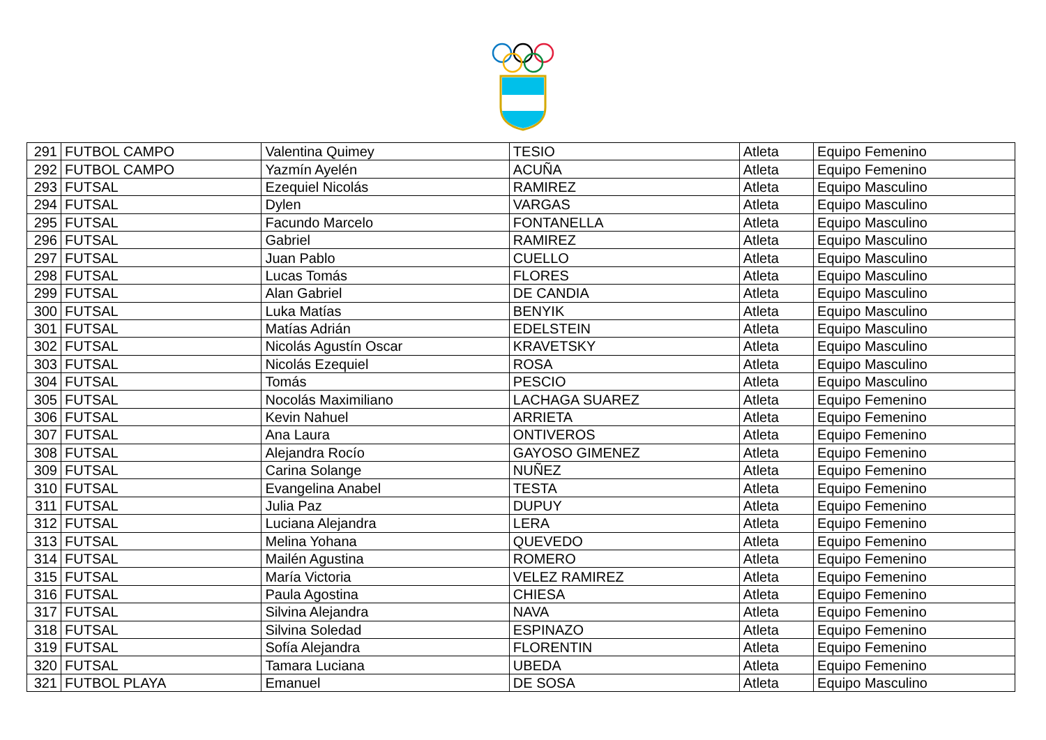| 291 | FUTBOL CAMPO | Valentina Quimey | TESIO | Atleta | Equipo Femenino |
| 292 | FUTBOL CAMPO | Yazmín Ayelén | ACUÑA | Atleta | Equipo Femenino |
| 293 | FUTSAL | Ezequiel Nicolás | RAMIREZ | Atleta | Equipo Masculino |
| 294 | FUTSAL | Dylen | VARGAS | Atleta | Equipo Masculino |
| 295 | FUTSAL | Facundo Marcelo | FONTANELLA | Atleta | Equipo Masculino |
| 296 | FUTSAL | Gabriel | RAMIREZ | Atleta | Equipo Masculino |
| 297 | FUTSAL | Juan Pablo | CUELLO | Atleta | Equipo Masculino |
| 298 | FUTSAL | Lucas Tomás | FLORES | Atleta | Equipo Masculino |
| 299 | FUTSAL | Alan Gabriel | DE CANDIA | Atleta | Equipo Masculino |
| 300 | FUTSAL | Luka Matías | BENYIK | Atleta | Equipo Masculino |
| 301 | FUTSAL | Matías Adrián | EDELSTEIN | Atleta | Equipo Masculino |
| 302 | FUTSAL | Nicolás Agustín Oscar | KRAVETSKY | Atleta | Equipo Masculino |
| 303 | FUTSAL | Nicolás Ezequiel | ROSA | Atleta | Equipo Masculino |
| 304 | FUTSAL | Tomás | PESCIO | Atleta | Equipo Masculino |
| 305 | FUTSAL | Nocolás Maximiliano | LACHAGA SUAREZ | Atleta | Equipo Femenino |
| 306 | FUTSAL | Kevin Nahuel | ARRIETA | Atleta | Equipo Femenino |
| 307 | FUTSAL | Ana Laura | ONTIVEROS | Atleta | Equipo Femenino |
| 308 | FUTSAL | Alejandra Rocío | GAYOSO GIMENEZ | Atleta | Equipo Femenino |
| 309 | FUTSAL | Carina Solange | NUÑEZ | Atleta | Equipo Femenino |
| 310 | FUTSAL | Evangelina Anabel | TESTA | Atleta | Equipo Femenino |
| 311 | FUTSAL | Julia Paz | DUPUY | Atleta | Equipo Femenino |
| 312 | FUTSAL | Luciana Alejandra | LERA | Atleta | Equipo Femenino |
| 313 | FUTSAL | Melina Yohana | QUEVEDO | Atleta | Equipo Femenino |
| 314 | FUTSAL | Mailén Agustina | ROMERO | Atleta | Equipo Femenino |
| 315 | FUTSAL | María Victoria | VELEZ RAMIREZ | Atleta | Equipo Femenino |
| 316 | FUTSAL | Paula Agostina | CHIESA | Atleta | Equipo Femenino |
| 317 | FUTSAL | Silvina Alejandra | NAVA | Atleta | Equipo Femenino |
| 318 | FUTSAL | Silvina Soledad | ESPINAZO | Atleta | Equipo Femenino |
| 319 | FUTSAL | Sofía Alejandra | FLORENTIN | Atleta | Equipo Femenino |
| 320 | FUTSAL | Tamara Luciana | UBEDA | Atleta | Equipo Femenino |
| 321 | FUTBOL PLAYA | Emanuel | DE SOSA | Atleta | Equipo Masculino |